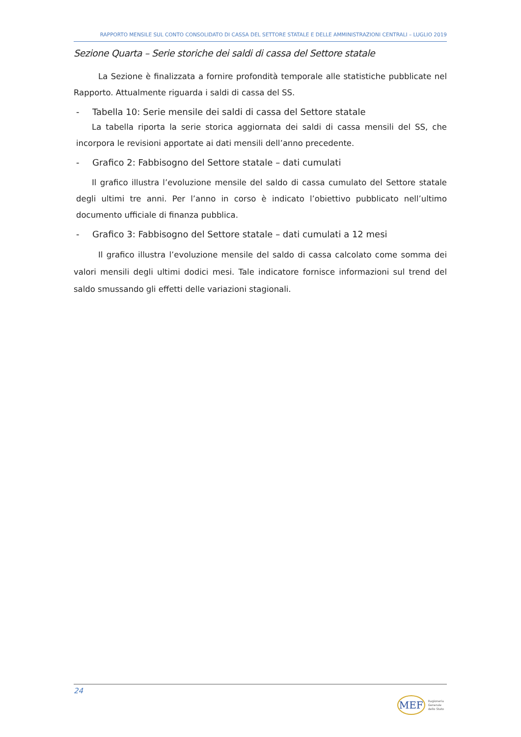RAPPORTO MENSILE SUL CONTO CONSOLIDATO DI CASSA DEL SETTORE STATALE E DELLE AMMINISTRAZIONI CENTRALI – LUGLIO 2019
Sezione Quarta – Serie storiche dei saldi di cassa del Settore statale
La Sezione è finalizzata a fornire profondità temporale alle statistiche pubblicate nel Rapporto. Attualmente riguarda i saldi di cassa del SS.
- Tabella 10: Serie mensile dei saldi di cassa del Settore statale
La tabella riporta la serie storica aggiornata dei saldi di cassa mensili del SS, che incorpora le revisioni apportate ai dati mensili dell’anno precedente.
- Grafico 2: Fabbisogno del Settore statale – dati cumulati
Il grafico illustra l’evoluzione mensile del saldo di cassa cumulato del Settore statale degli ultimi tre anni. Per l’anno in corso è indicato l’obiettivo pubblicato nell’ultimo documento ufficiale di finanza pubblica.
- Grafico 3: Fabbisogno del Settore statale – dati cumulati a 12 mesi
Il grafico illustra l’evoluzione mensile del saldo di cassa calcolato come somma dei valori mensili degli ultimi dodici mesi. Tale indicatore fornisce informazioni sul trend del saldo smussando gli effetti delle variazioni stagionali.
24
MEF Ragioneria
Generale
dello Stato